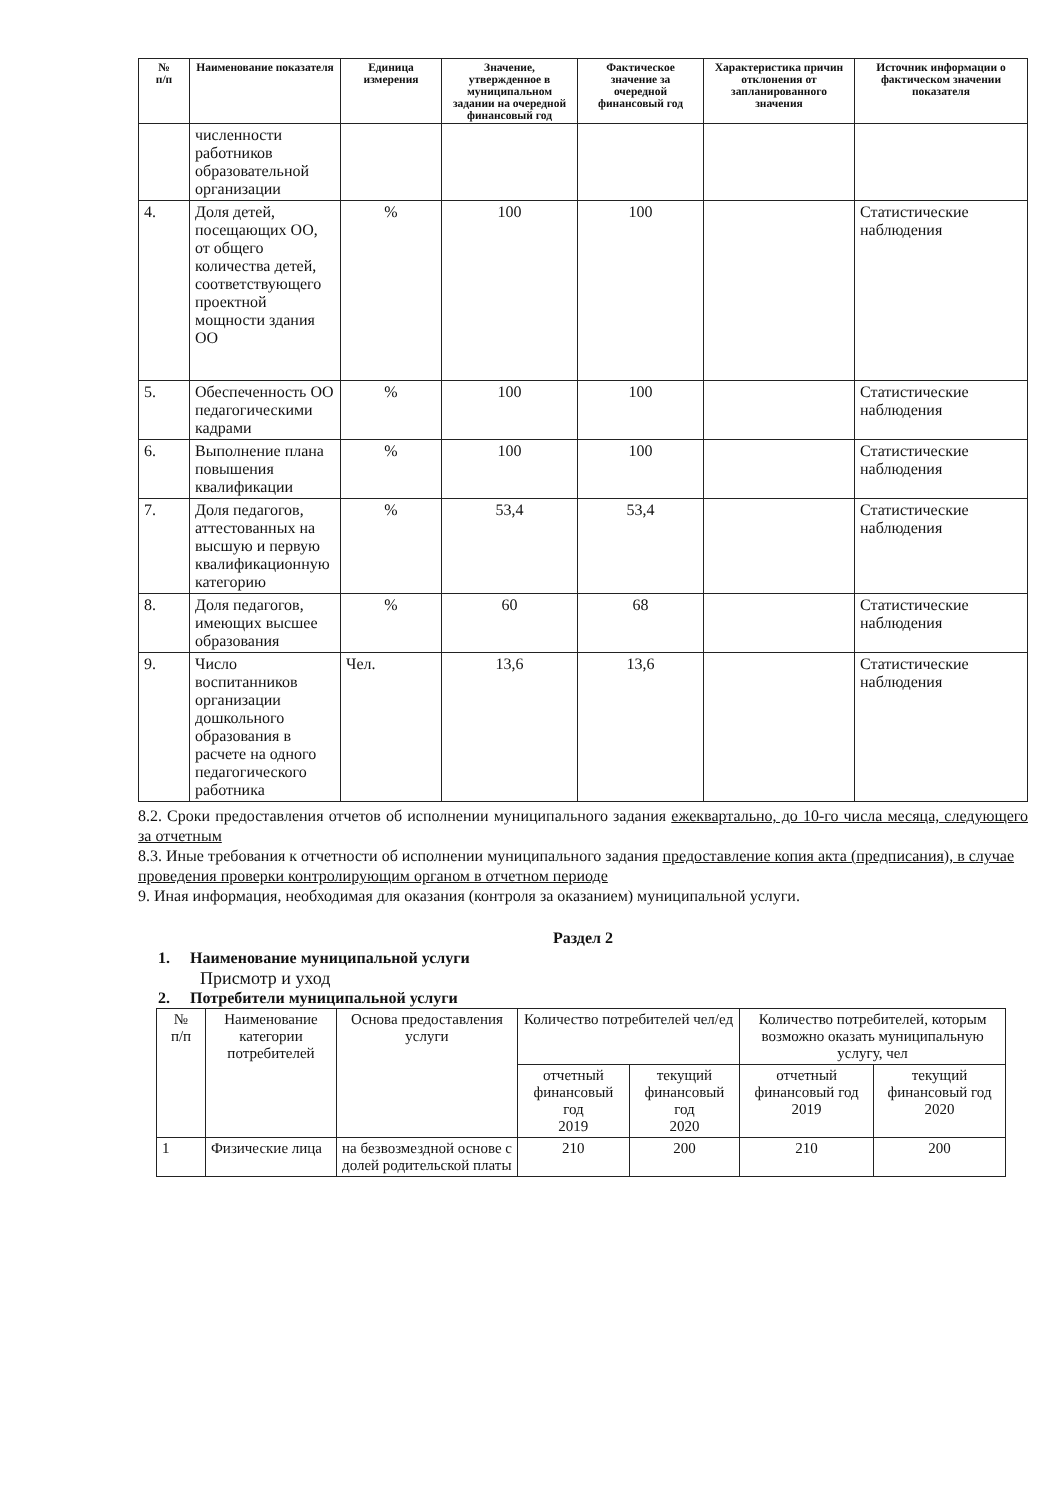| № п/п | Наименование показателя | Единица измерения | Значение, утвержденное в муниципальном задании на очередной финансовый год | Фактическое значение за очередной финансовый год | Характеристика причин отклонения от запланированного значения | Источник информации о фактическом значении показателя |
| --- | --- | --- | --- | --- | --- | --- |
| | численности работников образовательной организации | | | | | |
| 4. | Доля детей, посещающих ОО, от общего количества детей, соответствующего проектной мощности здания ОО | % | 100 | 100 | | Статистические наблюдения |
| 5. | Обеспеченность ОО педагогическими кадрами | % | 100 | 100 | | Статистические наблюдения |
| 6. | Выполнение плана повышения квалификации | % | 100 | 100 | | Статистические наблюдения |
| 7. | Доля педагогов, аттестованных на высшую и первую квалификационную категорию | % | 53,4 | 53,4 | | Статистические наблюдения |
| 8. | Доля педагогов, имеющих высшее образования | % | 60 | 68 | | Статистические наблюдения |
| 9. | Число воспитанников организации дошкольного образования в расчете на одного педагогического работника | Чел. | 13,6 | 13,6 | | Статистические наблюдения |
8.2. Сроки предоставления отчетов об исполнении муниципального задания ежеквартально, до 10-го числа месяца, следующего за отчетным
8.3. Иные требования к отчетности об исполнении муниципального задания предоставление копия акта (предписания), в случае проведения проверки контролирующим органом в отчетном периоде
9. Иная информация, необходимая для оказания (контроля за оказанием) муниципальной услуги.
Раздел 2
1. Наименование муниципальной услуги
Присмотр и уход
2. Потребители муниципальной услуги
| № п/п | Наименование категории потребителей | Основа предоставления услуги | Количество потребителей чел/ед | | Количество потребителей, которым возможно оказать муниципальную услугу, чел | |
| --- | --- | --- | --- | --- | --- | --- |
| | | | отчетный финансовый год 2019 | текущий финансовый год 2020 | отчетный финансовый год 2019 | текущий финансовый год 2020 |
| 1 | Физические лица | на безвозмездной основе с долей родительской платы | 210 | 200 | 210 | 200 |